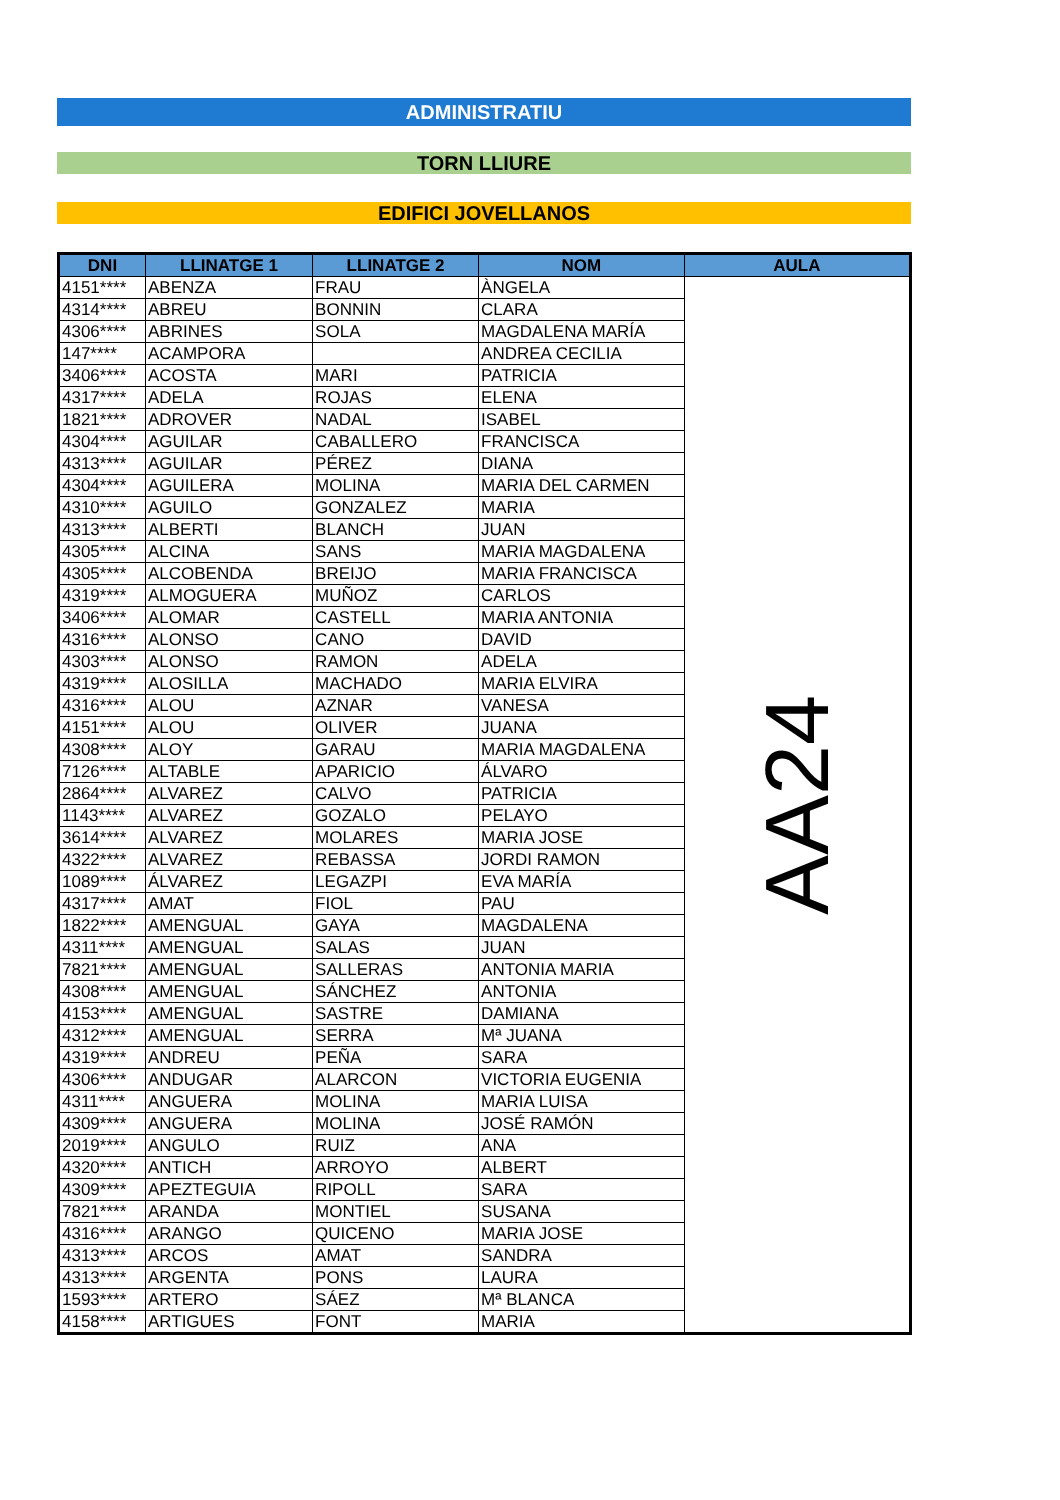ADMINISTRATIU
TORN LLIURE
EDIFICI JOVELLANOS
| DNI | LLINATGE 1 | LLINATGE 2 | NOM | AULA |
| --- | --- | --- | --- | --- |
| 4151**** | ABENZA | FRAU | ÀNGELA | AA24 |
| 4314**** | ABREU | BONNIN | CLARA | |
| 4306**** | ABRINES | SOLA | MAGDALENA MARÍA | |
| 147**** | ACAMPORA | | ANDREA CECILIA | |
| 3406**** | ACOSTA | MARI | PATRICIA | |
| 4317**** | ADELA | ROJAS | ELENA | |
| 1821**** | ADROVER | NADAL | ISABEL | |
| 4304**** | AGUILAR | CABALLERO | FRANCISCA | |
| 4313**** | AGUILAR | PÉREZ | DIANA | |
| 4304**** | AGUILERA | MOLINA | MARIA DEL CARMEN | |
| 4310**** | AGUILO | GONZALEZ | MARIA | |
| 4313**** | ALBERTI | BLANCH | JUAN | |
| 4305**** | ALCINA | SANS | MARIA MAGDALENA | |
| 4305**** | ALCOBENDA | BREIJO | MARIA FRANCISCA | |
| 4319**** | ALMOGUERA | MUÑOZ | CARLOS | |
| 3406**** | ALOMAR | CASTELL | MARIA ANTONIA | |
| 4316**** | ALONSO | CANO | DAVID | |
| 4303**** | ALONSO | RAMON | ADELA | |
| 4319**** | ALOSILLA | MACHADO | MARIA ELVIRA | |
| 4316**** | ALOU | AZNAR | VANESA | |
| 4151**** | ALOU | OLIVER | JUANA | |
| 4308**** | ALOY | GARAU | MARIA MAGDALENA | |
| 7126**** | ALTABLE | APARICIO | ÁLVARO | |
| 2864**** | ALVAREZ | CALVO | PATRICIA | |
| 1143**** | ALVAREZ | GOZALO | PELAYO | |
| 3614**** | ALVAREZ | MOLARES | MARIA JOSE | |
| 4322**** | ALVAREZ | REBASSA | JORDI RAMON | |
| 1089**** | ÁLVAREZ | LEGAZPI | EVA MARÍA | |
| 4317**** | AMAT | FIOL | PAU | |
| 1822**** | AMENGUAL | GAYA | MAGDALENA | |
| 4311**** | AMENGUAL | SALAS | JUAN | |
| 7821**** | AMENGUAL | SALLERAS | ANTONIA MARIA | |
| 4308**** | AMENGUAL | SÁNCHEZ | ANTONIA | |
| 4153**** | AMENGUAL | SASTRE | DAMIANA | |
| 4312**** | AMENGUAL | SERRA | Mª JUANA | |
| 4319**** | ANDREU | PEÑA | SARA | |
| 4306**** | ANDUGAR | ALARCON | VICTORIA EUGENIA | |
| 4311**** | ANGUERA | MOLINA | MARIA LUISA | |
| 4309**** | ANGUERA | MOLINA | JOSÉ RAMÓN | |
| 2019**** | ANGULO | RUIZ | ANA | |
| 4320**** | ANTICH | ARROYO | ALBERT | |
| 4309**** | APEZTEGUIA | RIPOLL | SARA | |
| 7821**** | ARANDA | MONTIEL | SUSANA | |
| 4316**** | ARANGO | QUICENO | MARIA JOSE | |
| 4313**** | ARCOS | AMAT | SANDRA | |
| 4313**** | ARGENTA | PONS | LAURA | |
| 1593**** | ARTERO | SÁEZ | Mª BLANCA | |
| 4158**** | ARTIGUES | FONT | MARIA | |